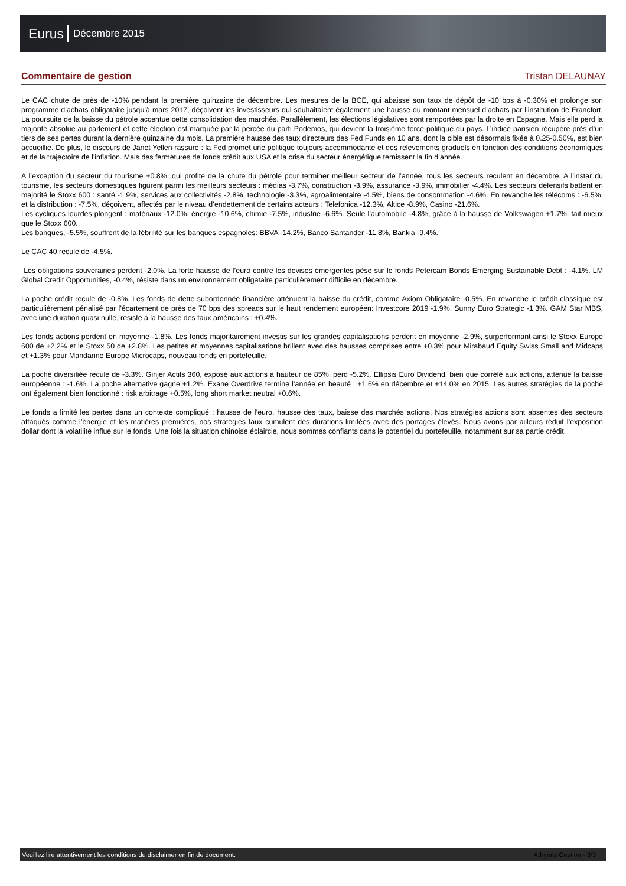Eurus Décembre 2015
Commentaire de gestion Tristan DELAUNAY
Le CAC chute de près de -10% pendant la première quinzaine de décembre. Les mesures de la BCE, qui abaisse son taux de dépôt de -10 bps à -0.30% et prolonge son programme d’achats obligataire jusqu’à mars 2017, déçoivent les investisseurs qui souhaitaient également une hausse du montant mensuel d’achats par l’institution de Francfort. La poursuite de la baisse du pétrole accentue cette consolidation des marchés. Parallèlement, les élections législatives sont remportées par la droite en Espagne. Mais elle perd la majorité absolue au parlement et cette élection est marquée par la percée du parti Podemos, qui devient la troisième force politique du pays. L’indice parisien récupère près d’un tiers de ses pertes durant la dernière quinzaine du mois. La première hausse des taux directeurs des Fed Funds en 10 ans, dont la cible est désormais fixée à 0.25-0.50%, est bien accueillie. De plus, le discours de Janet Yellen rassure : la Fed promet une politique toujours accommodante et des relèvements graduels en fonction des conditions économiques et de la trajectoire de l'inflation. Mais des fermetures de fonds crédit aux USA et la crise du secteur énergétique ternissent la fin d’année.
A l’exception du secteur du tourisme +0.8%, qui profite de la chute du pétrole pour terminer meilleur secteur de l’année, tous les secteurs reculent en décembre. A l’instar du tourisme, les secteurs domestiques figurent parmi les meilleurs secteurs : médias -3.7%, construction -3.9%, assurance -3.9%, immobilier -4.4%. Les secteurs défensifs battent en majorité le Stoxx 600 : santé -1.9%, services aux collectivités -2.8%, technologie -3.3%, agroalimentaire -4.5%, biens de consommation -4.6%. En revanche les télécoms : -6.5%, et la distribution : -7.5%, déçoivent, affectés par le niveau d’endettement de certains acteurs : Telefonica -12.3%, Altice -8.9%, Casino -21.6%.
Les cycliques lourdes plongent : matériaux -12.0%, énergie -10.6%, chimie -7.5%, industrie -6.6%. Seule l’automobile -4.8%, grâce à la hausse de Volkswagen +1.7%, fait mieux que le Stoxx 600.
Les banques, -5.5%, souffrent de la fébrilité sur les banques espagnoles: BBVA -14.2%, Banco Santander -11.8%, Bankia -9.4%.
Le CAC 40 recule de -4.5%.
Les obligations souveraines perdent -2.0%. La forte hausse de l’euro contre les devises émergentes pèse sur le fonds Petercam Bonds Emerging Sustainable Debt : -4.1%. LM Global Credit Opportunities, -0.4%, résiste dans un environnement obligataire particulièrement difficile en décembre.
La poche crédit recule de -0.8%. Les fonds de dette subordonnée financière atténuent la baisse du crédit, comme Axiom Obligataire -0.5%. En revanche le crédit classique est particulièrement pénalisé par l’écartement de près de 70 bps des spreads sur le haut rendement européen: Investcore 2019 -1.9%, Sunny Euro Strategic -1.3%. GAM Star MBS, avec une duration quasi nulle, résiste à la hausse des taux américains : +0.4%.
Les fonds actions perdent en moyenne -1.8%. Les fonds majoritairement investis sur les grandes capitalisations perdent en moyenne -2.9%, surperformant ainsi le Stoxx Europe 600 de +2.2% et le Stoxx 50 de +2.8%. Les petites et moyennes capitalisations brillent avec des hausses comprises entre +0.3% pour Mirabaud Equity Swiss Small and Midcaps et +1.3% pour Mandarine Europe Microcaps, nouveau fonds en portefeuille.
La poche diversifiée recule de -3.3%. Ginjer Actifs 360, exposé aux actions à hauteur de 85%, perd -5.2%. Ellipsis Euro Dividend, bien que corrélé aux actions, atténue la baisse européenne : -1.6%. La poche alternative gagne +1.2%. Exane Overdrive termine l’année en beauté : +1.6% en décembre et +14.0% en 2015. Les autres stratégies de la poche ont également bien fonctionné : risk arbitrage +0.5%, long short market neutral +0.6%.
Le fonds a limité les pertes dans un contexte compliqué : hausse de l’euro, hausse des taux, baisse des marchés actions. Nos stratégies actions sont absentes des secteurs attaqués comme l’énergie et les matières premières, nos stratégies taux cumulent des durations limitées avec des portages élevés. Nous avons par ailleurs réduit l’exposition dollar dont la volatilité influe sur le fonds. Une fois la situation chinoise éclaircie, nous sommes confiants dans le potentiel du portefeuille, notamment sur sa partie crédit.
Veuillez lire attentivement les conditions du disclaimer en fin de document. Athymis Gestion - 3/3